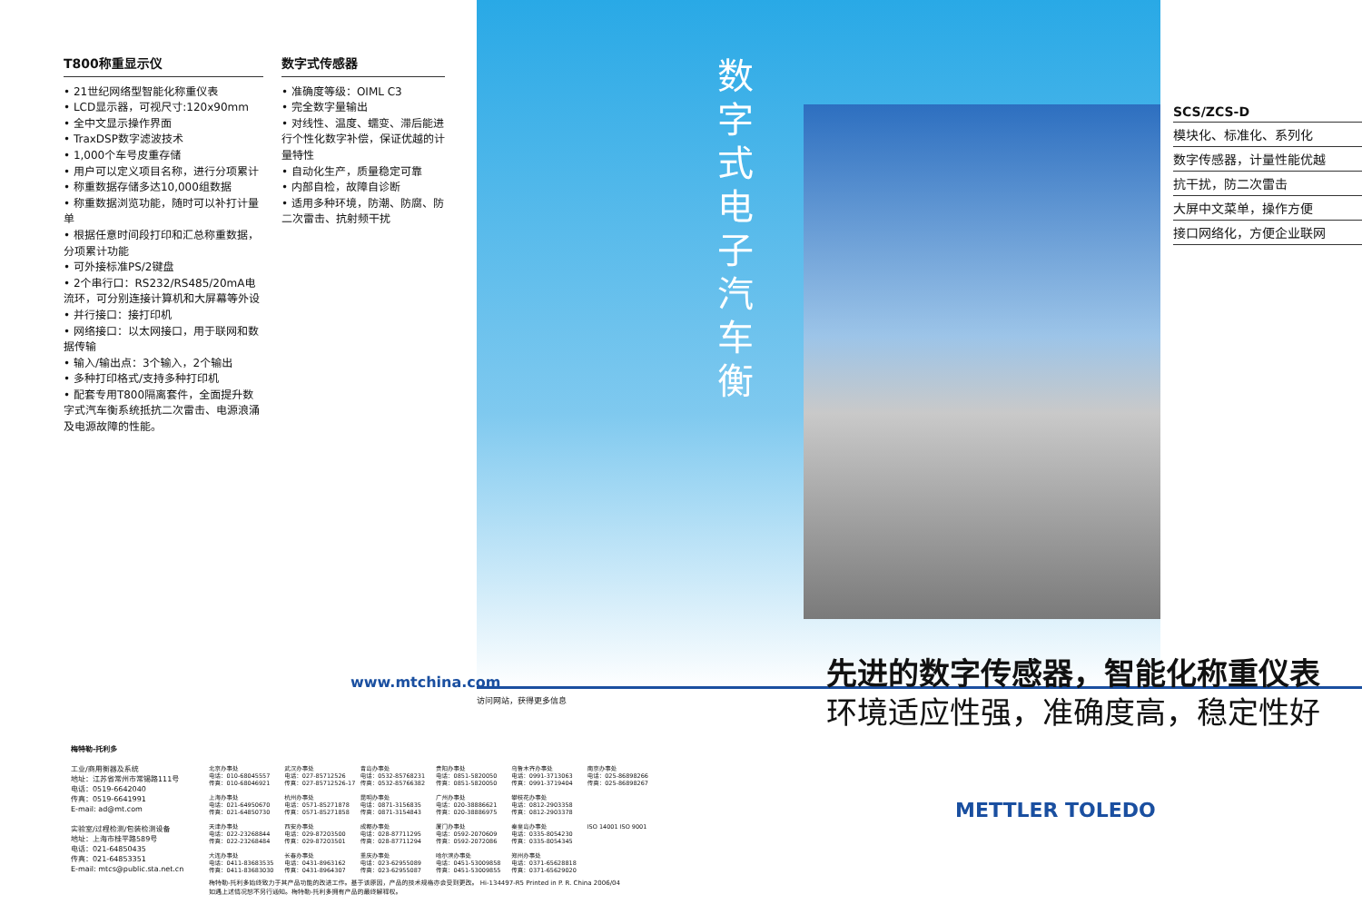T800称重显示仪
• 21世纪网络型智能化称重仪表
• LCD显示器，可视尺寸:120x90mm
• 全中文显示操作界面
• TraxDSP数字滤波技术
• 1,000个车号皮重存储
• 用户可以定义项目名称，进行分项累计
• 称重数据存储多达10,000组数据
• 称重数据浏览功能，随时可以补打计量单
• 根据任意时间段打印和汇总称重数据，分项累计功能
• 可外接标准PS/2键盘
• 2个串行口：RS232/RS485/20mA电流环，可分别连接计算机和大屏幕等外设
• 并行接口：接打印机
• 网络接口：以太网接口，用于联网和数据传输
• 输入/输出点：3个输入，2个输出
• 多种打印格式/支持多种打印机
• 配套专用T800隔离套件，全面提升数字式汽车衡系统抵抗二次雷击、电源浪涌及电源故障的性能。
数字式传感器
• 准确度等级：OIML C3
• 完全数字量输出
• 对线性、温度、蠕变、滞后能进行个性化数字补偿，保证优越的计量特性
• 自动化生产，质量稳定可靠
• 内部自检，故障自诊断
• 适用多种环境，防潮、防腐、防二次雷击、抗射频干扰
数字式电子汽车衡
SCS/ZCS-D
模块化、标准化、系列化
数字传感器，计量性能优越
抗干扰，防二次雷击
大屏中文菜单，操作方便
接口网络化，方便企业联网
www.mtchina.com
访问网站，获得更多信息
先进的数字传感器，智能化称重仪表
环境适应性强，准确度高，稳定性好
梅特勒-托利多
工业/商用衡器及系统
地址：江苏省常州市常锡路111号
电话：0519-6642040
传真：0519-6641991
E-mail: ad@mt.com
实验室/过程检测/包装检测设备
地址：上海市桂平路589号
电话：021-64850435
传真：021-64853351
E-mail: mtcs@public.sta.net.cn
北京办事处
电话：010-68045557
传真：010-68046921
武汉办事处
电话：027-85712526
传真：027-85712526-17
青岛办事处
电话：0532-85768231
传真：0532-85766382
贵阳办事处
电话：0851-5820050
传真：0851-5820050
乌鲁木齐办事处
电话：0991-3713063
传真：0991-3719404
南京办事处
电话：025-86898266
传真：025-86898267
上海办事处
电话：021-64950670
传真：021-64850730
杭州办事处
电话：0571-85271878
传真：0571-85271858
昆明办事处
电话：0871-3156835
传真：0871-3154843
广州办事处
电话：020-38886621
传真：020-38886975
攀枝花办事处
电话：0812-2903358
传真：0812-2903378
天津办事处
电话：022-23268844
传真：022-23268484
西安办事处
电话：029-87203500
传真：029-87203501
成都办事处
电话：028-87711295
传真：028-87711294
厦门办事处
电话：0592-2070609
传真：0592-2072086
秦皇岛办事处
电话：0335-8054230
传真：0335-8054345
ISO 14001 ISO 9001
大连办事处
电话：0411-83683535
传真：0411-83683030
长春办事处
电话：0431-8963162
传真：0431-8964307
重庆办事处
电话：023-62955089
传真：023-62955087
哈尔滨办事处
电话：0451-53009858
传真：0451-53009855
郑州办事处
电话：0371-65628818
传真：0371-65629020
梅特勒-托利多始终致力于其产品功能的改进工作。基于该原因，产品的技术规格亦会受到更改。 Hi-134497-R5 Printed in P. R. China 2006/04
如遇上述情况恕不另行通知。梅特勒-托利多拥有产品的最终解释权。
METTLER TOLEDO